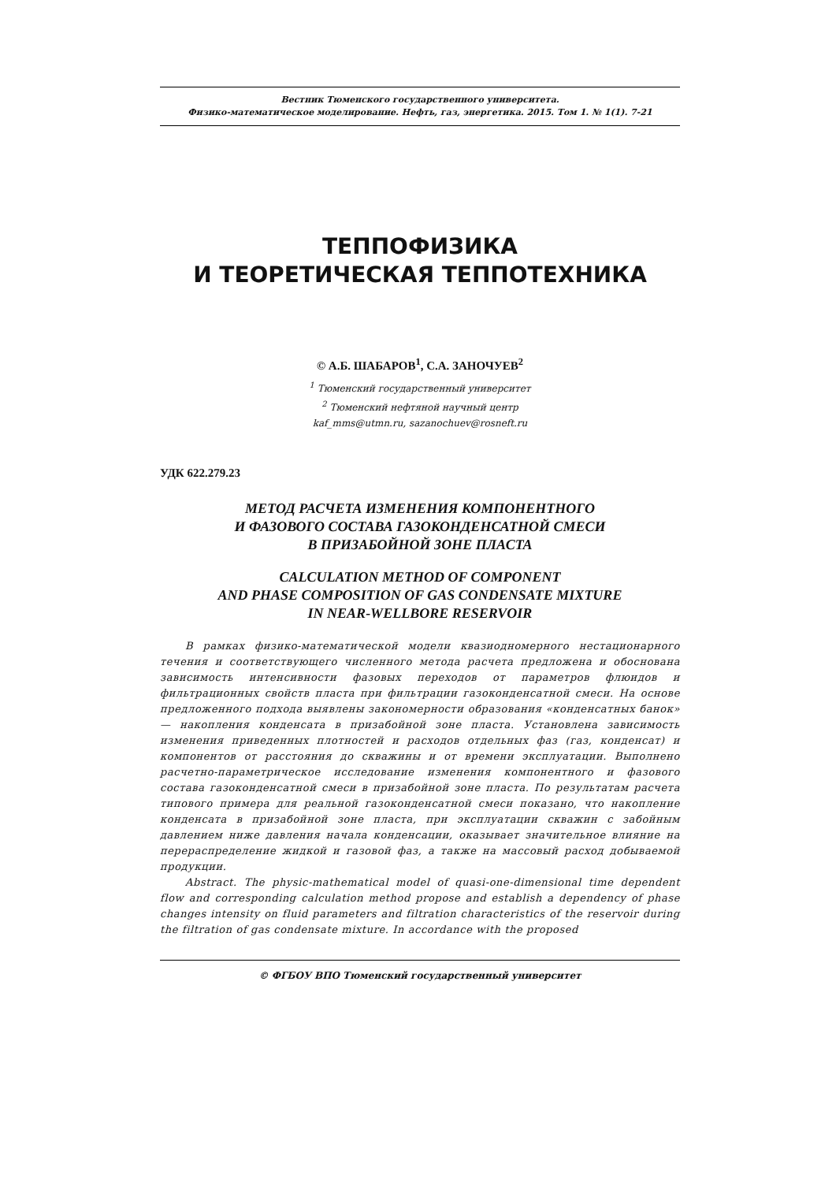Вестник Тюменского государственного университета.
Физико-математическое моделирование. Нефть, газ, энергетика. 2015. Том 1. № 1(1). 7-21
ТЕППОФИЗИКА
И ТЕОРЕТИЧЕСКАЯ ТЕППОТЕХНИКА
© А.Б. ШАБАРОВ<sup>1</sup>, С.А. ЗАНОЧУЕВ<sup>2</sup>
<sup>1</sup> Тюменский государственный университет
<sup>2</sup> Тюменский нефтяной научный центр
kaf_mms@utmn.ru, sazanochuev@rosneft.ru
УДК 622.279.23
МЕТОД РАСЧЕТА ИЗМЕНЕНИЯ КОМПОНЕНТНОГО
И ФАЗОВОГО СОСТАВА ГАЗОКОНДЕНСАТНОЙ СМЕСИ
В ПРИЗАБОЙНОЙ ЗОНЕ ПЛАСТА
CALCULATION METHOD OF COMPONENT
AND PHASE COMPOSITION OF GAS CONDENSATE MIXTURE
IN NEAR-WELLBORE RESERVOIR
В рамках физико-математической модели квазиодномерного нестационарного течения и соответствующего численного метода расчета предложена и обоснована зависимость интенсивности фазовых переходов от параметров флюидов и фильтрационных свойств пласта при фильтрации газоконденсатной смеси. На основе предложенного подхода выявлены закономерности образования «конденсатных банок» — накопления конденсата в призабойной зоне пласта. Установлена зависимость изменения приведенных плотностей и расходов отдельных фаз (газ, конденсат) и компонентов от расстояния до скважины и от времени эксплуатации. Выполнено расчетно-параметрическое исследование изменения компонентного и фазового состава газоконденсатной смеси в призабойной зоне пласта. По результатам расчета типового примера для реальной газоконденсатной смеси показано, что накопление конденсата в призабойной зоне пласта, при эксплуатации скважин с забойным давлением ниже давления начала конденсации, оказывает значительное влияние на перераспределение жидкой и газовой фаз, а также на массовый расход добываемой продукции.
Abstract. The physic-mathematical model of quasi-one-dimensional time dependent flow and corresponding calculation method propose and establish a dependency of phase changes intensity on fluid parameters and filtration characteristics of the reservoir during the filtration of gas condensate mixture. In accordance with the proposed
© ФГБОУ ВПО Тюменский государственный университет